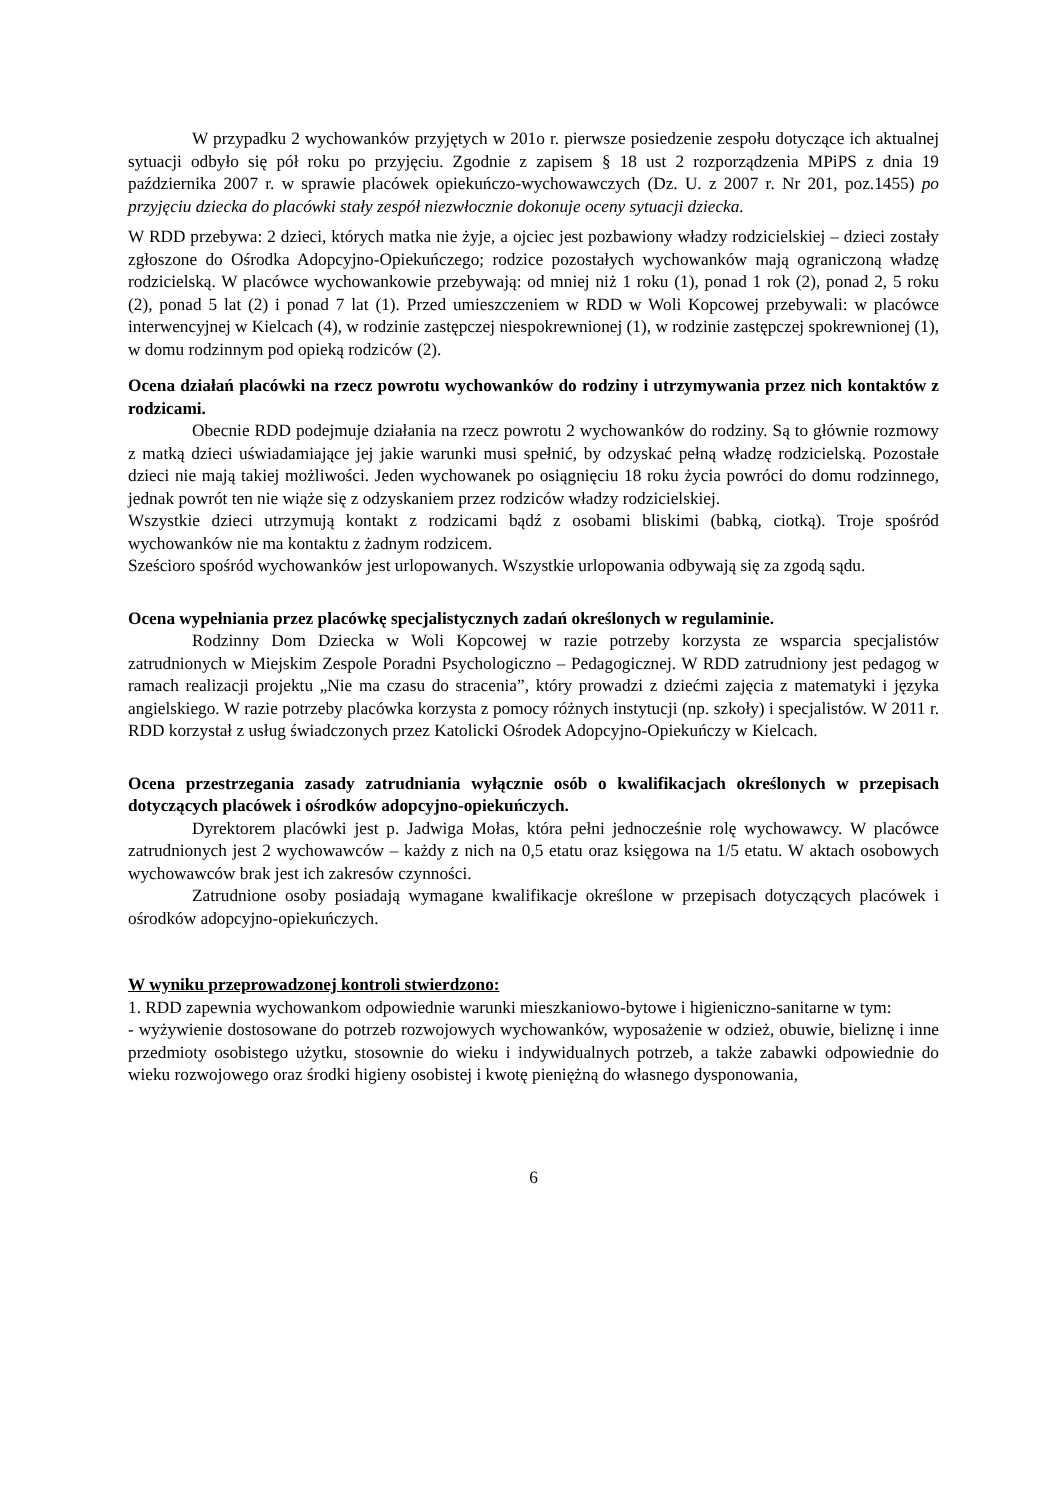W przypadku 2 wychowanków przyjętych w 201o r. pierwsze posiedzenie zespołu dotyczące ich aktualnej sytuacji odbyło się pół roku po przyjęciu. Zgodnie z zapisem § 18 ust 2 rozporządzenia MPiPS z dnia 19 października 2007 r. w sprawie placówek opiekuńczo-wychowawczych (Dz. U. z 2007 r. Nr 201, poz.1455) po przyjęciu dziecka do placówki stały zespół niezwłocznie dokonuje oceny sytuacji dziecka.
W RDD przebywa: 2 dzieci, których matka nie żyje, a ojciec jest pozbawiony władzy rodzicielskiej – dzieci zostały zgłoszone do Ośrodka Adopcyjno-Opiekuńczego; rodzice pozostałych wychowanków mają ograniczoną władzę rodzicielską. W placówce wychowankowie przebywają: od mniej niż 1 roku (1), ponad 1 rok (2), ponad 2, 5 roku (2), ponad 5 lat (2) i ponad 7 lat (1). Przed umieszczeniem w RDD w Woli Kopcowej przebywali: w placówce interwencyjnej w Kielcach (4), w rodzinie zastępczej niespokrewnionej (1), w rodzinie zastępczej spokrewnionej (1), w domu rodzinnym pod opieką rodziców (2).
Ocena działań placówki na rzecz powrotu wychowanków do rodziny i utrzymywania przez nich kontaktów z rodzicami.
Obecnie RDD podejmuje działania na rzecz powrotu 2 wychowanków do rodziny. Są to głównie rozmowy z matką dzieci uświadamiające jej jakie warunki musi spełnić, by odzyskać pełną władzę rodzicielską. Pozostałe dzieci nie mają takiej możliwości. Jeden wychowanek po osiągnięciu 18 roku życia powróci do domu rodzinnego, jednak powrót ten nie wiąże się z odzyskaniem przez rodziców władzy rodzicielskiej.
Wszystkie dzieci utrzymują kontakt z rodzicami bądź z osobami bliskimi (babką, ciotką). Troje spośród wychowanków nie ma kontaktu z żadnym rodzicem.
Sześcioro spośród wychowanków jest urlopowanych. Wszystkie urlopowania odbywają się za zgodą sądu.
Ocena wypełniania przez placówkę specjalistycznych zadań określonych w regulaminie.
Rodzinny Dom Dziecka w Woli Kopcowej w razie potrzeby korzysta ze wsparcia specjalistów zatrudnionych w Miejskim Zespole Poradni Psychologiczno – Pedagogicznej. W RDD zatrudniony jest pedagog w ramach realizacji projektu „Nie ma czasu do stracenia”, który prowadzi z dziećmi zajęcia z matematyki i języka angielskiego. W razie potrzeby placówka korzysta z pomocy różnych instytucji (np. szkoły) i specjalistów. W 2011 r. RDD korzystał z usług świadczonych przez Katolicki Ośrodek Adopcyjno-Opiekuńczy w Kielcach.
Ocena przestrzegania zasady zatrudniania wyłącznie osób o kwalifikacjach określonych w przepisach dotyczących placówek i ośrodków adopcyjno-opiekuńczych.
Dyrektorem placówki jest p. Jadwiga Mołas, która pełni jednocześnie rolę wychowawcy. W placówce zatrudnionych jest 2 wychowawców – każdy z nich na 0,5 etatu oraz księgowa na 1/5 etatu. W aktach osobowych wychowawców brak jest ich zakresów czynności.
Zatrudnione osoby posiadają wymagane kwalifikacje określone w przepisach dotyczących placówek i ośrodków adopcyjno-opiekuńczych.
W wyniku przeprowadzonej kontroli stwierdzono:
1. RDD zapewnia wychowankom odpowiednie warunki mieszkaniowo-bytowe i higieniczno-sanitarne w tym:
- wyżywienie dostosowane do potrzeb rozwojowych wychowanków, wyposażenie w odzież, obuwie, bieliznę i inne przedmioty osobistego użytku, stosownie do wieku i indywidualnych potrzeb, a także zabawki odpowiednie do wieku rozwojowego oraz środki higieny osobistej i kwotę pieniężną do własnego dysponowania,
6